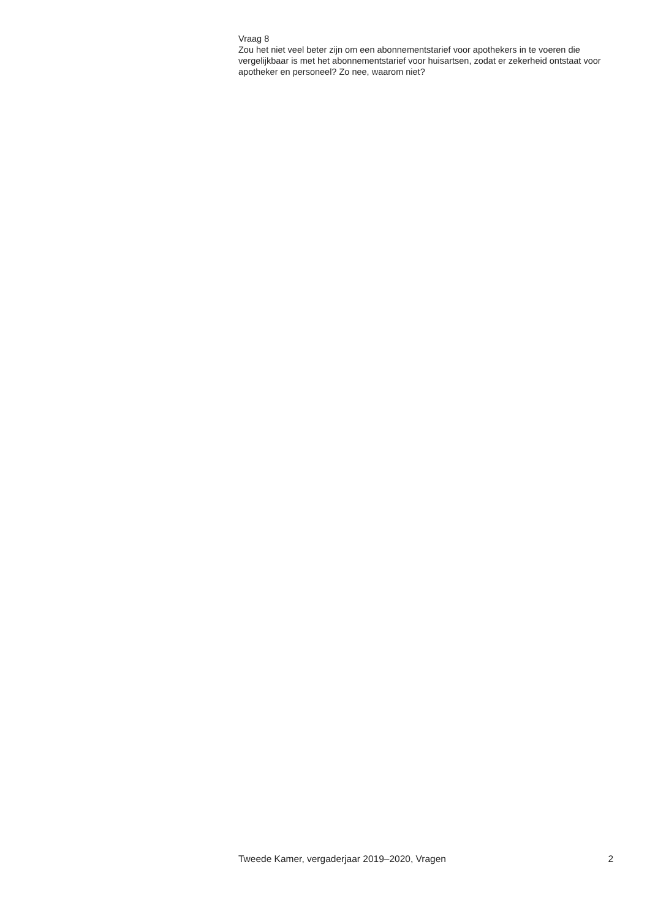Vraag 8
Zou het niet veel beter zijn om een abonnementstarief voor apothekers in te voeren die vergelijkbaar is met het abonnementstarief voor huisartsen, zodat er zekerheid ontstaat voor apotheker en personeel? Zo nee, waarom niet?
Tweede Kamer, vergaderjaar 2019–2020, Vragen 2